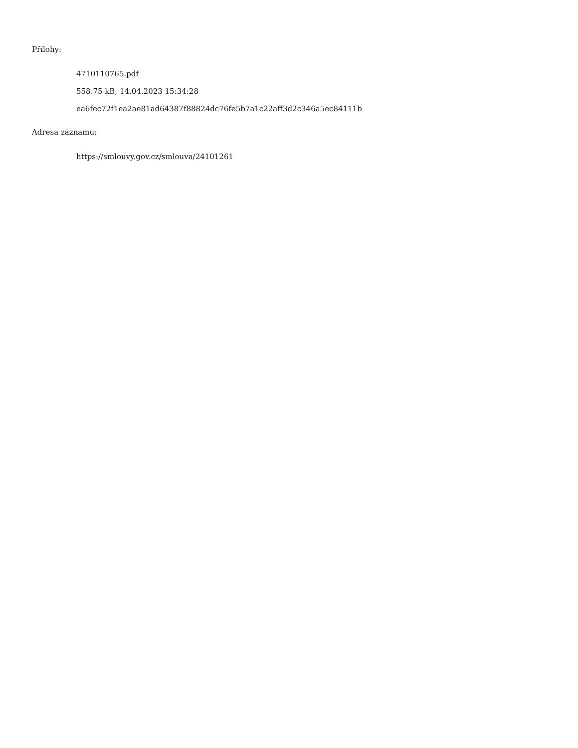Přílohy:
4710110765.pdf
558.75 kB, 14.04.2023 15:34:28
ea6fec72f1ea2ae81ad64387f88824dc76fe5b7a1c22aff3d2c346a5ec84111b
Adresa záznamu:
https://smlouvy.gov.cz/smlouva/24101261